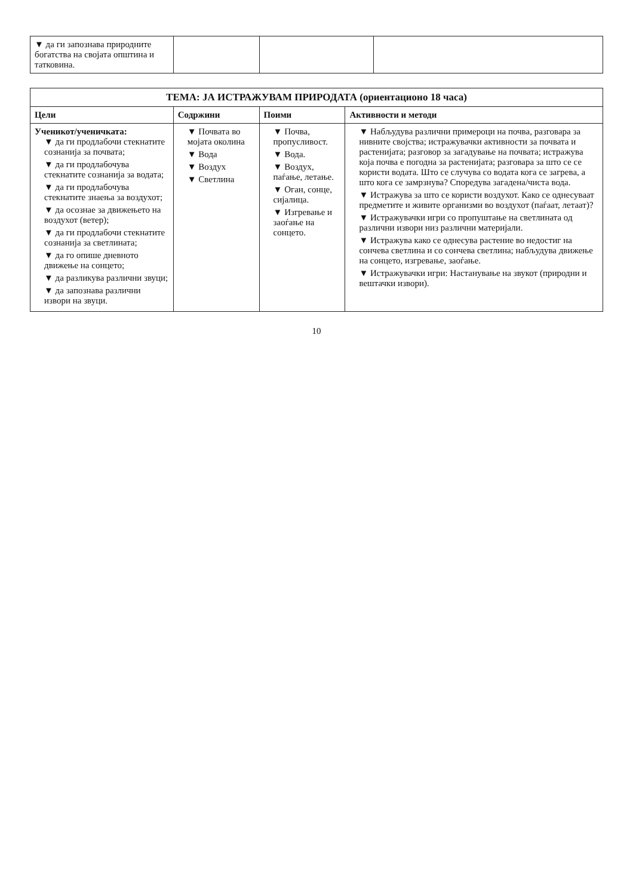| ▼ да ги запознава природните богатства на својата општина и татковина. | | | |
| ТЕМА: ЈА ИСТРАЖУВАМ ПРИРОДАТА (ориентационо 18 часа) | | | |
| --- | --- | --- | --- |
| Цели | Содржини | Поими | Активности и методи |
| Ученикот/ученичката: ▼ да ги продлабочи стекнатите сознанија за почвата; ▼ да ги продлабочува стекнатите сознанија за водата; ▼ да ги продлабочува стекнатите знаења за воздухот; ▼ да осознае за движењето на воздухот (ветер); ▼ да ги продлабочи стекнатите сознанија за светлината; ▼ да го опише дневното движење на сонцето; ▼ да разликува различни звуци; ▼ да запознава различни извори на звуци. | ▼ Почвата во мојата околина ▼ Вода ▼ Воздух ▼ Светлина | ▼ Почва, пропусливост. ▼ Вода. ▼ Воздух, паѓање, летање. ▼ Оган, сонце, сијалица. ▼ Изгревање и заоѓање на сонцето. | ▼ Набљудува различни примероци на почва, разговара за нивните својства; истражувачки активности за почвата и растенијата; разговор за загадување на почвата; истражува која почва е погодна за растенијата; разговара за што се се користи водата. Што се случува со водата кога се загрева, а што кога се замрзнува? Споредува загадена/чиста вода. ▼ Истражува за што се користи воздухот. Како се однесуваат предметите и живите организми во воздухот (паѓаат, летаат)? ▼ Истражувачки игри со пропуштање на светлината од различни извори низ различни материјали. ▼ Истражува како се однесува растение во недостиг на сончева светлина и со сончева светлина; набљудува движење на сонцето, изгревање, заоѓање. ▼ Истражувачки игри: Настанување на звукот (природни и вештачки извори). |
10